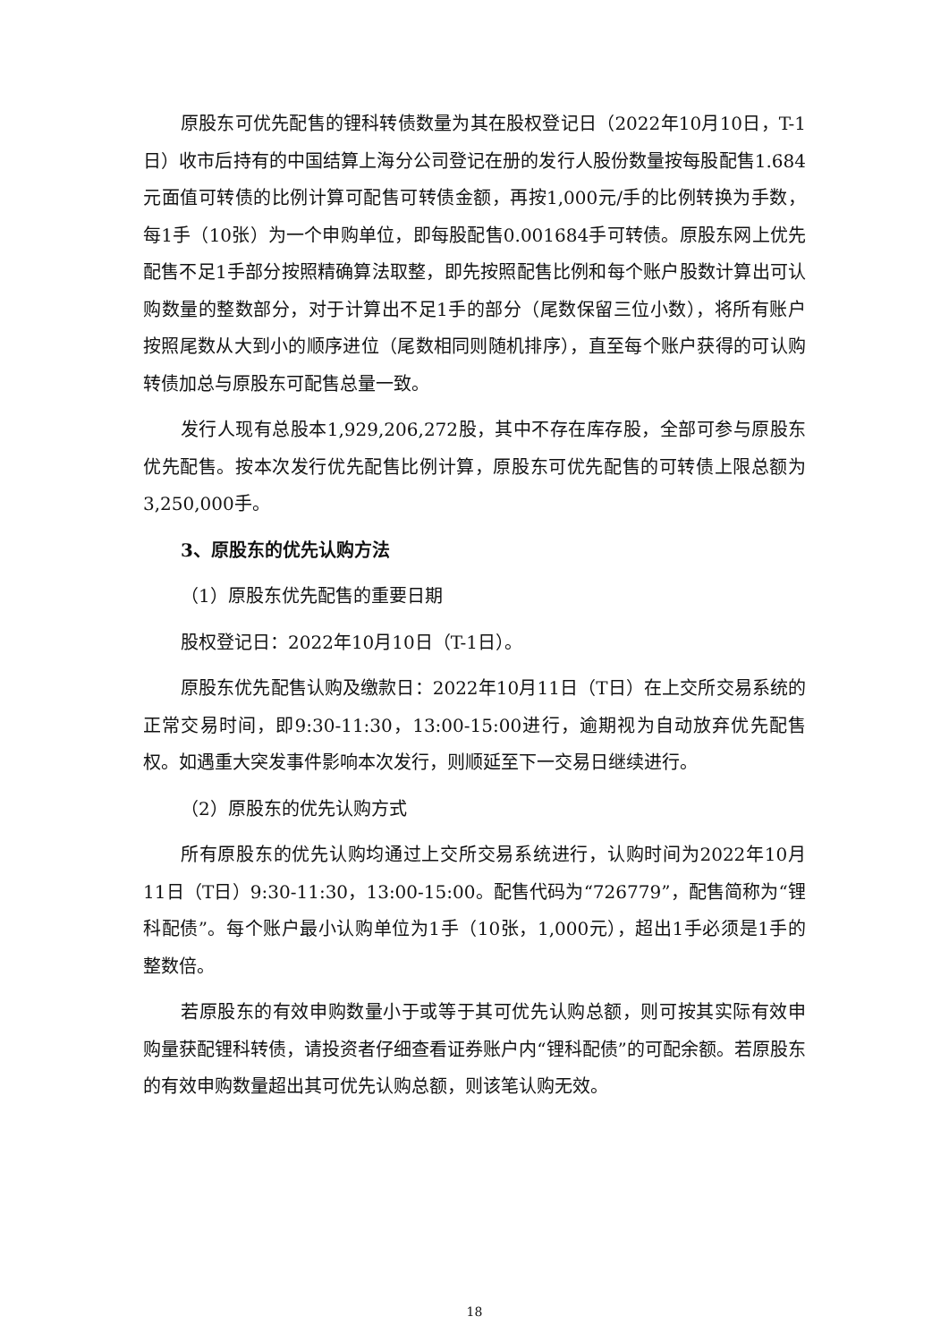原股东可优先配售的锂科转债数量为其在股权登记日（2022年10月10日，T-1日）收市后持有的中国结算上海分公司登记在册的发行人股份数量按每股配售1.684元面值可转债的比例计算可配售可转债金额，再按1,000元/手的比例转换为手数，每1手（10张）为一个申购单位，即每股配售0.001684手可转债。原股东网上优先配售不足1手部分按照精确算法取整，即先按照配售比例和每个账户股数计算出可认购数量的整数部分，对于计算出不足1手的部分（尾数保留三位小数），将所有账户按照尾数从大到小的顺序进位（尾数相同则随机排序），直至每个账户获得的可认购转债加总与原股东可配售总量一致。
发行人现有总股本1,929,206,272股，其中不存在库存股，全部可参与原股东优先配售。按本次发行优先配售比例计算，原股东可优先配售的可转债上限总额为3,250,000手。
3、原股东的优先认购方法
（1）原股东优先配售的重要日期
股权登记日：2022年10月10日（T-1日）。
原股东优先配售认购及缴款日：2022年10月11日（T日）在上交所交易系统的正常交易时间，即9:30-11:30，13:00-15:00进行，逾期视为自动放弃优先配售权。如遇重大突发事件影响本次发行，则顺延至下一交易日继续进行。
（2）原股东的优先认购方式
所有原股东的优先认购均通过上交所交易系统进行，认购时间为2022年10月11日（T日）9:30-11:30，13:00-15:00。配售代码为“726779”，配售简称为“锂科配债”。每个账户最小认购单位为1手（10张，1,000元），超出1手必须是1手的整数倍。
若原股东的有效申购数量小于或等于其可优先认购总额，则可按其实际有效申购量获配锂科转债，请投资者仔细查看证券账户内“锂科配债”的可配余额。若原股东的有效申购数量超出其可优先认购总额，则该笔认购无效。
18